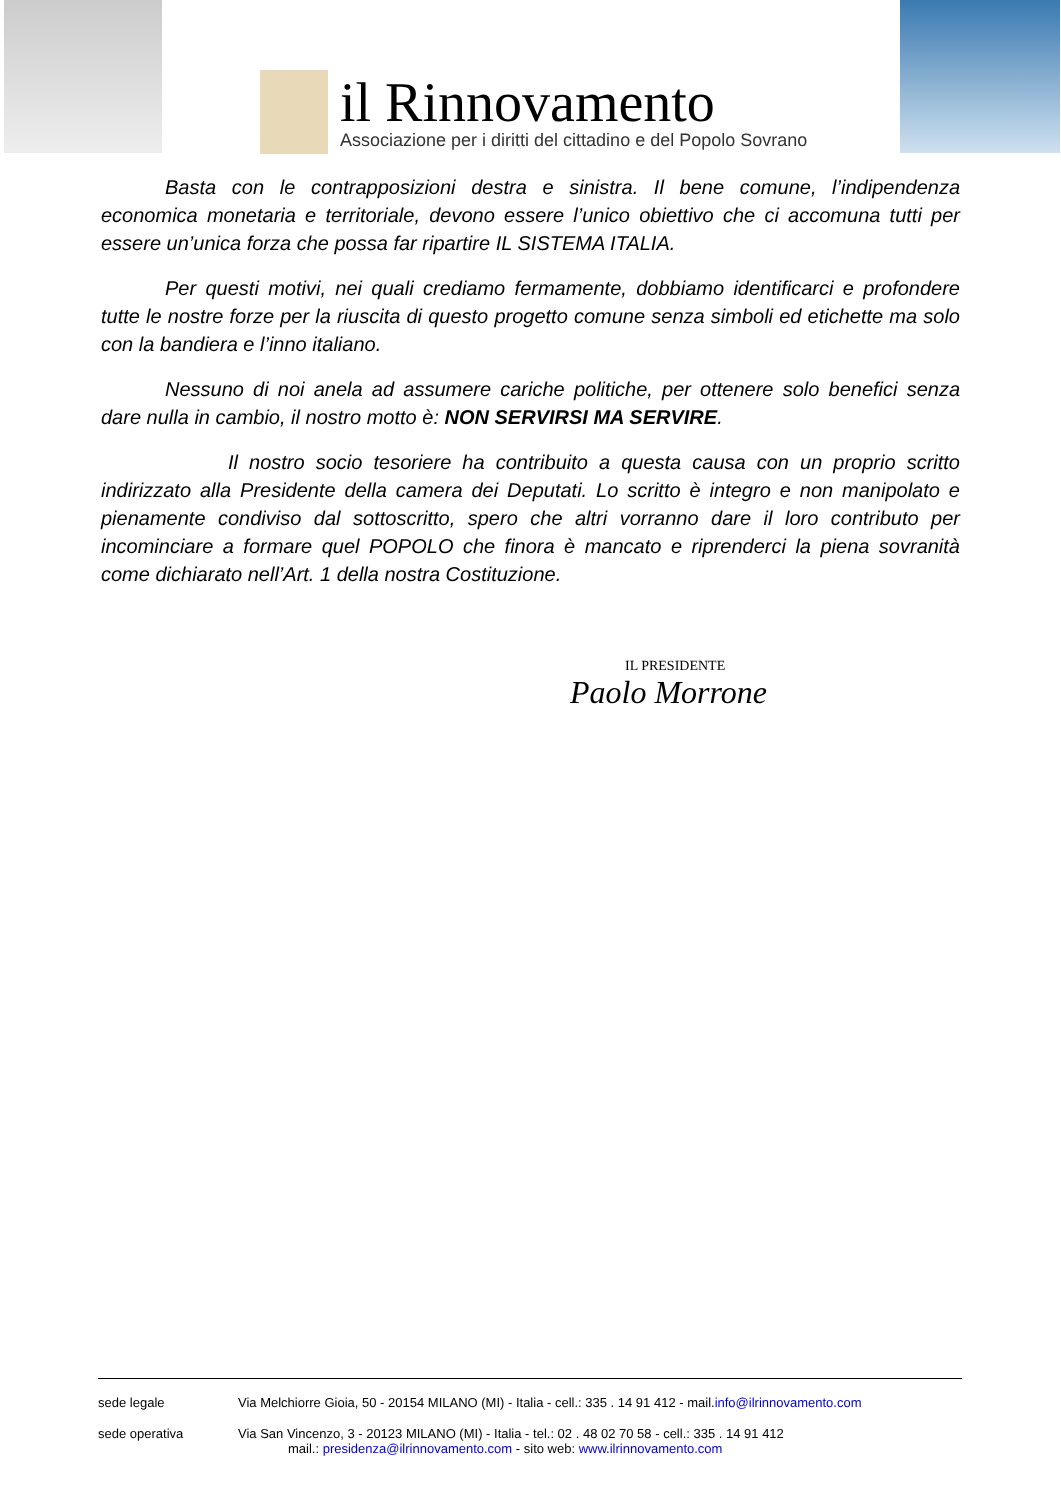il Rinnovamento
Associazione per i diritti del cittadino e del Popolo Sovrano
Basta con le contrapposizioni destra e sinistra. Il bene comune, l’indipendenza economica monetaria e territoriale, devono essere l’unico obiettivo che ci accomuna tutti per essere un’unica forza che possa far ripartire IL SISTEMA ITALIA.
Per questi motivi, nei quali crediamo fermamente, dobbiamo identificarci e profondere tutte le nostre forze per la riuscita di questo progetto comune senza simboli ed etichette ma solo con la bandiera e l’inno italiano.
Nessuno di noi anela ad assumere cariche politiche, per ottenere solo benefici senza dare nulla in cambio, il nostro motto è: NON SERVIRSI MA SERVIRE.
Il nostro socio tesoriere ha contribuito a questa causa con un proprio scritto indirizzato alla Presidente della camera dei Deputati. Lo scritto è integro e non manipolato e pienamente condiviso dal sottoscritto, spero che altri vorranno dare il loro contributo per incominciare a formare quel POPOLO che finora è mancato e riprenderci la piena sovranità come dichiarato nell’Art. 1 della nostra Costituzione.
IL PRESIDENTE
Paolo Morrone
sede legale Via Melchiorre Gioia, 50 - 20154 MILANO (MI) - Italia - cell.: 335 . 14 91 412 - mail.info@ilrinnovamento.com
sede operativa Via San Vincenzo, 3 - 20123 MILANO (MI) - Italia - tel.: 02 . 48 02 70 58 - cell.: 335 . 14 91 412
mail.: presidenza@ilrinnovamento.com - sito web: www.ilrinnovamento.com